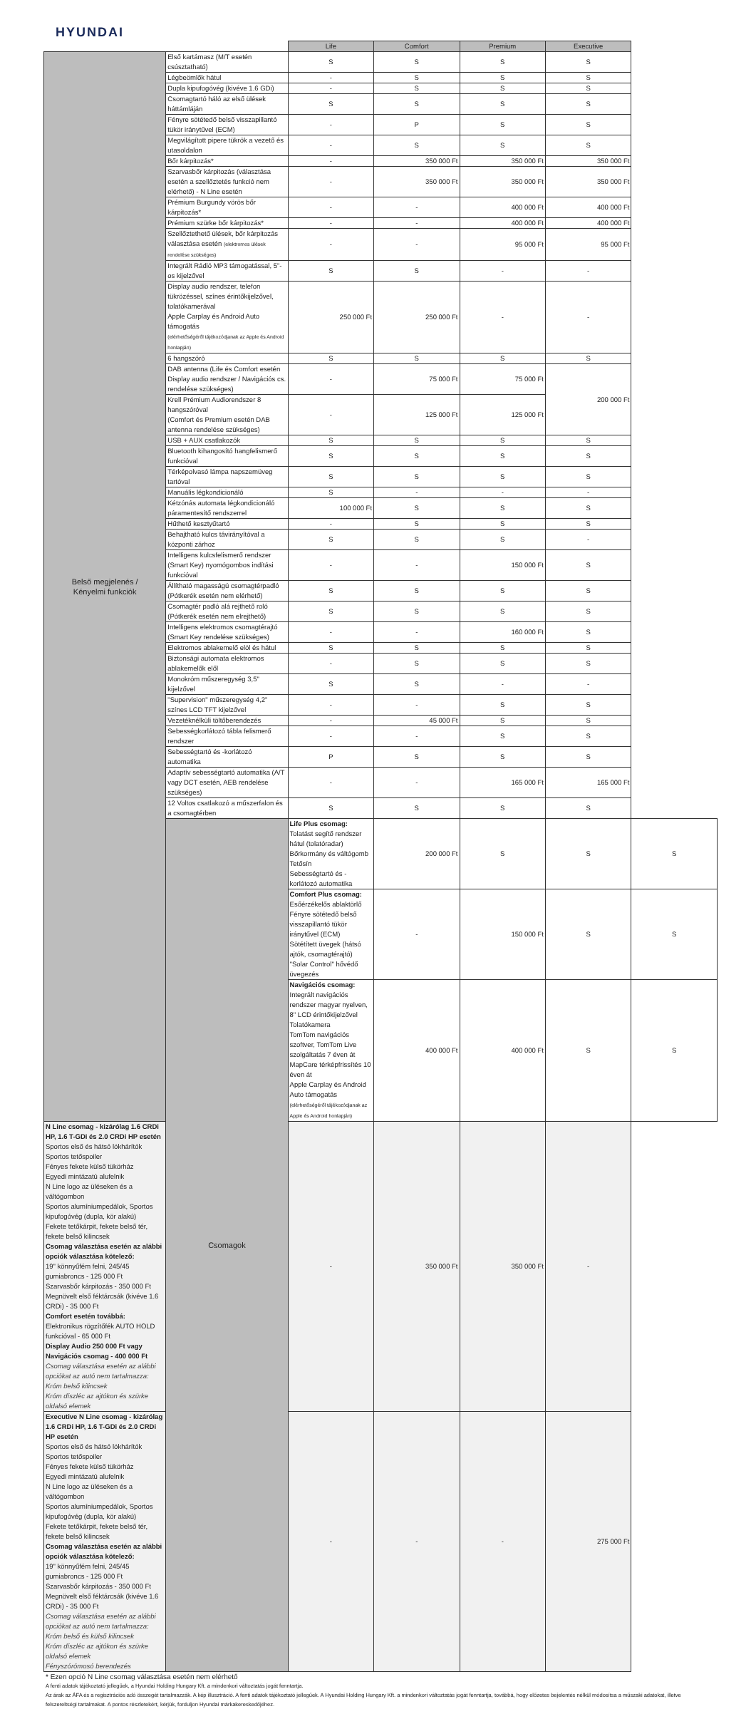HYUNDAI
| | | Life | Comfort | Premium | Executive | |
| Belső megjelenés / Kényelmi funkciók | Első kartámasz (M/T esetén csúsztatható) | S | S | S | S | |
| | Légbeömlők hátul | - | S | S | S | |
| | Dupla kipufogóvég (kivéve 1.6 GDi) | - | S | S | S | |
| | Csomagtartó háló az első ülések háttámláján | S | S | S | S | |
| | Fényre sötétedő belső visszapillantó tükör iránytűvel (ECM) | - | P | S | S | |
| | Megvilágított pipere tükrök a vezető és utasoldalon | - | S | S | S | |
| | Bőr kárpitozás* | - | 350 000 Ft | 350 000 Ft | 350 000 Ft | |
| | Szarvasbőr kárpitozás (választása esetén a szellőztetés funkció nem elérhető) - N Line esetén | - | 350 000 Ft | 350 000 Ft | 350 000 Ft | |
| | Prémium Burgundy vörös bőr kárpitozás* | - | - | 400 000 Ft | 400 000 Ft | |
| | Prémium szürke bőr kárpitozás* | - | - | 400 000 Ft | 400 000 Ft | |
| | Szellőztethető ülések, bőr kárpitozás választása esetén (elektromos ülések rendelése szükséges) | - | - | 95 000 Ft | 95 000 Ft | |
| | Integrált Rádió MP3 támogatással, 5"-os kijelzővel | S | S | - | - | |
| | Display audio rendszer, telefon tükrözéssel, színes érintőkijelzővel, tolatókamerával Apple Carplay és Android Auto támogatás (elérhetőségéről tájékozódjanak az Apple és Android honlapján) | 250 000 Ft | 250 000 Ft | - | - | |
| | 6 hangszóró | S | S | S | S | |
| | DAB antenna (Life és Comfort esetén Display audio rendszer / Navigációs cs. rendelése szükséges) | - | 75 000 Ft | 75 000 Ft | 200 000 Ft | |
| | Krell Prémium Audiorendszer 8 hangszóróval (Comfort és Premium esetén DAB antenna rendelése szükséges) | - | 125 000 Ft | 125 000 Ft | | |
| | USB + AUX csatlakozók | S | S | S | S | |
| | Bluetooth kihangosító hangfelismerő funkcióval | S | S | S | S | |
| | Térképolvasó lámpa napszemüveg tartóval | S | S | S | S | |
| | Manuális légkondicionáló | S | - | - | - | |
| | Kétzónás automata légkondicionáló páramentesítő rendszerrel | 100 000 Ft | S | S | S | |
| | Hűthető kesztyűtartó | - | S | S | S | |
| | Behajtható kulcs távirányítóval a központi zárhoz | S | S | S | - | |
| | Intelligens kulcsfelismerő rendszer (Smart Key) nyomógombos indítási funkcióval | - | - | 150 000 Ft | S | |
| | Állítható magasságú csomagtérpadló (Pótkerék esetén nem elérhető) | S | S | S | S | |
| | Csomagtér padló alá rejthető roló (Pótkerék esetén nem elrejthető) | S | S | S | S | |
| | Intelligens elektromos csomagtérajtó (Smart Key rendelése szükséges) | - | - | 160 000 Ft | S | |
| | Elektromos ablakemelő elöl és hátul | S | S | S | S | |
| | Biztonsági automata elektromos ablakemelők elől | - | S | S | S | |
| | Monokróm műszeregység 3,5" kijelzővel | S | S | - | - | |
| | "Supervision" műszeregység 4,2" színes LCD TFT kijelzővel | - | - | S | S | |
| | Vezetéknélküli töltőberendezés | - | 45 000 Ft | S | S | |
| | Sebességkorlátozó tábla felismerő rendszer | - | - | S | S | |
| | Sebességtartó és -korlátozó automatika | P | S | S | S | |
| | Adaptív sebességtartó automatika (A/T vagy DCT esetén, AEB rendelése szükséges) | - | - | 165 000 Ft | 165 000 Ft | |
| | 12 Voltos csatlakozó a műszerfalon és a csomagtérben | S | S | S | S | |
| | Csomagok | Life Plus csomag: Tolatást segítő rendszer hátul (tolatóradar) Bőrkormány és váltógomb Tetősín Sebességtartó és -korlátozó automatika | 200 000 Ft | S | S | S |
| | | Comfort Plus csomag: Esőérzékelős ablaktörlő Fényre sötétedő belső visszapillantó tükör iránytűvel (ECM) Sötétített üvegek (hátsó ajtók, csomagtérajtó) "Solar Control" hővédő üvegezés | - | 150 000 Ft | S | S |
| | | Navigációs csomag: Integrált navigációs rendszer magyar nyelven, 8" LCD érintőkijelzővel Tolatókamera TomTom navigációs szoftver, TomTom Live szolgáltatás 7 éven át MapCare térképfrissítés 10 éven át Apple Carplay és Android Auto támogatás (elérhetőségéről tájékozódjanak az Apple és Android honlapján) | 400 000 Ft | 400 000 Ft | S | S |
| N Line csomag - kizárólag 1.6 CRDi HP, 1.6 T-GDi és 2.0 CRDi HP esetén Sportos első és hátsó lökhárítók Sportos tetőspoiler Fényes fekete külső tükörház Egyedi mintázatú alufelnik N Line logo az üléseken és a váltógombon Sportos alumíniumpedálok, Sportos kipufogóvég (dupla, kör alakú) Fekete tetőkárpit, fekete belső tér, fekete belső kilincsek Csomag választása esetén az alábbi opciók választása kötelező: 19" könnyűfém felni, 245/45 gumiabroncs - 125 000 Ft Szarvasbőr kárpitozás - 350 000 Ft Megnövelt első féktárcsák (kivéve 1.6 CRDi) - 35 000 Ft Comfort esetén továbbá: Elektronikus rögzítőfék AUTO HOLD funkcióval - 65 000 Ft Display Audio 250 000 Ft vagy Navigációs csomag - 400 000 Ft Csomag választása esetén az alábbi opciókat az autó nem tartalmazza: Króm belső kilincsek Króm díszléc az ajtókon és szürke oldalsó elemek | | - | 350 000 Ft | 350 000 Ft | - | |
| Executive N Line csomag - kizárólag 1.6 CRDi HP, 1.6 T-GDi és 2.0 CRDi HP esetén Sportos első és hátsó lökhárítók Sportos tetőspoiler Fényes fekete külső tükörház Egyedi mintázatú alufelnik N Line logo az üléseken és a váltógombon Sportos alumíniumpedálok, Sportos kipufogóvég (dupla, kör alakú) Fekete tetőkárpit, fekete belső tér, fekete belső kilincsek Csomag választása esetén az alábbi opciók választása kötelező: 19" könnyűfém felni, 245/45 gumiabroncs - 125 000 Ft Szarvasbőr kárpitozás - 350 000 Ft Megnövelt első féktárcsák (kivéve 1.6 CRDi) - 35 000 Ft Csomag választása esetén az alábbi opciókat az autó nem tartalmazza: Króm belső és külső kilincsek Króm díszléc az ajtókon és szürke oldalsó elemek Fényszórómosó berendezés | | - | - | - | 275 000 Ft | |
* Ezen opció N Line csomag választása esetén nem elérhető
A fenti adatok tájékoztató jellegűek, a Hyundai Holding Hungary Kft. a mindenkori változtatás jogát fenntartja.
Az árak az ÁFA és a regisztrációs adó összegét tartalmazzák. A kép illusztráció. A fenti adatok tájékoztató jellegűek. A Hyundai Holding Hungary Kft. a mindenkori változtatás jogát fenntartja, továbbá, hogy előzetes bejelentés nélkül módosítsa a műszaki adatokat, illetve felszereltségi tartalmakat. A pontos részletekért, kérjük, forduljon Hyundai márkakereskedőjéhez.